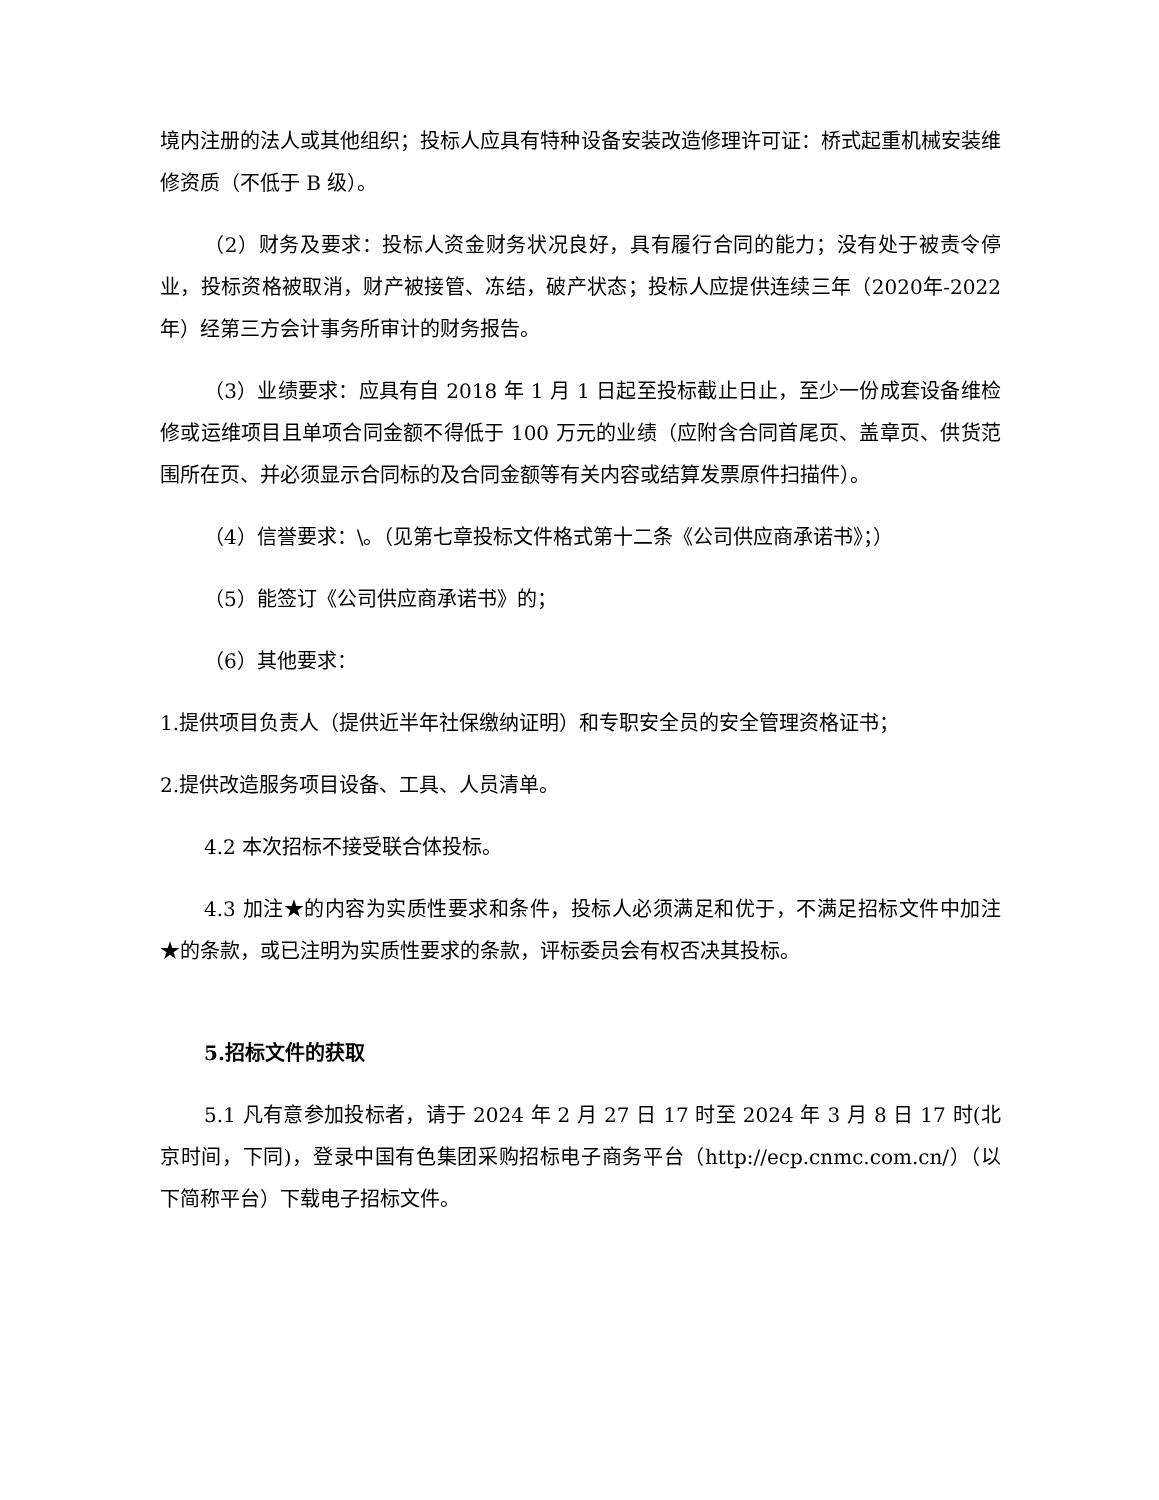境内注册的法人或其他组织；投标人应具有特种设备安装改造修理许可证：桥式起重机械安装维修资质（不低于 B 级）。
（2）财务及要求：投标人资金财务状况良好，具有履行合同的能力；没有处于被责令停业，投标资格被取消，财产被接管、冻结，破产状态；投标人应提供连续三年（2020年-2022 年）经第三方会计事务所审计的财务报告。
（3）业绩要求：应具有自 2018 年 1 月 1 日起至投标截止日止，至少一份成套设备维检修或运维项目且单项合同金额不得低于 100 万元的业绩（应附含合同首尾页、盖章页、供货范围所在页、并必须显示合同标的及合同金额等有关内容或结算发票原件扫描件）。
（4）信誉要求：\。（见第七章投标文件格式第十二条《公司供应商承诺书》；）
（5）能签订《公司供应商承诺书》的；
（6）其他要求：
1.提供项目负责人（提供近半年社保缴纳证明）和专职安全员的安全管理资格证书；
2.提供改造服务项目设备、工具、人员清单。
4.2 本次招标不接受联合体投标。
4.3 加注★的内容为实质性要求和条件，投标人必须满足和优于，不满足招标文件中加注★的条款，或已注明为实质性要求的条款，评标委员会有权否决其投标。
5.招标文件的获取
5.1 凡有意参加投标者，请于 2024 年 2 月 27 日 17 时至 2024 年 3 月 8 日 17 时(北京时间，下同)，登录中国有色集团采购招标电子商务平台（http://ecp.cnmc.com.cn/）（以下简称平台）下载电子招标文件。